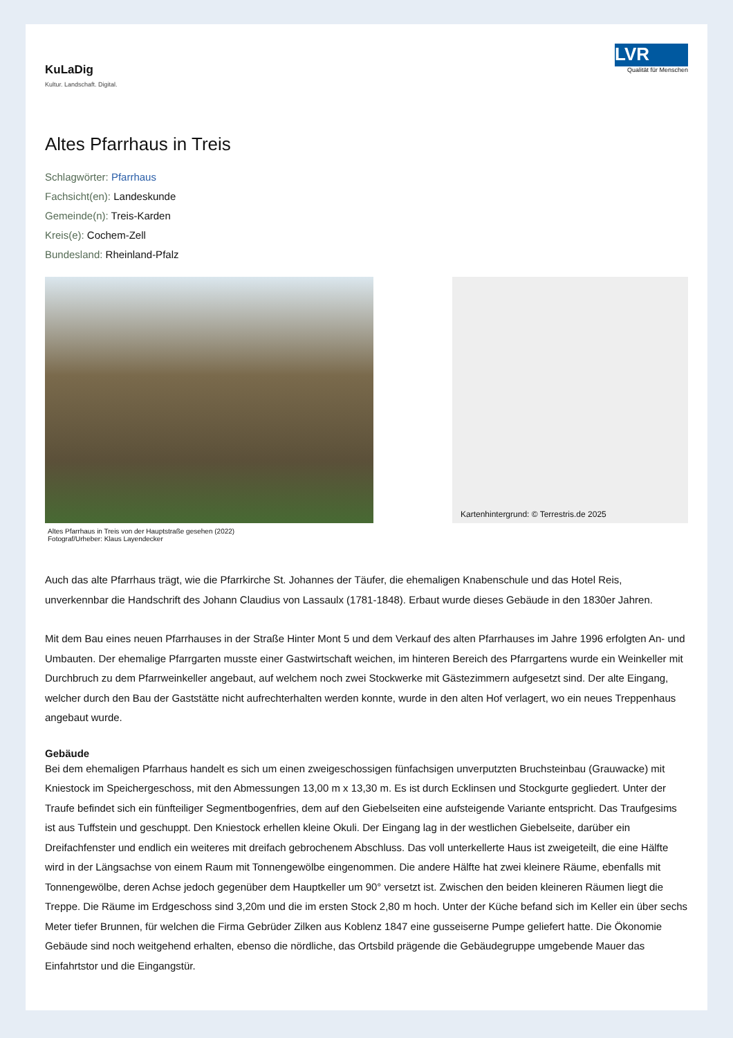KuLaDig
Kultur. Landschaft. Digital.
LVR
Qualität für Menschen
Altes Pfarrhaus in Treis
Schlagwörter: Pfarrhaus
Fachsicht(en): Landeskunde
Gemeinde(n): Treis-Karden
Kreis(e): Cochem-Zell
Bundesland: Rheinland-Pfalz
Altes Pfarrhaus in Treis von der Hauptstraße gesehen (2022)
Fotograf/Urheber: Klaus Layendecker
Kartenhintergrund: © Terrestris.de 2025
Auch das alte Pfarrhaus trägt, wie die Pfarrkirche St. Johannes der Täufer, die ehemaligen Knabenschule und das Hotel Reis, unverkennbar die Handschrift des Johann Claudius von Lassaulx (1781-1848). Erbaut wurde dieses Gebäude in den 1830er Jahren.
Mit dem Bau eines neuen Pfarrhauses in der Straße Hinter Mont 5 und dem Verkauf des alten Pfarrhauses im Jahre 1996 erfolgten An- und Umbauten. Der ehemalige Pfarrgarten musste einer Gastwirtschaft weichen, im hinteren Bereich des Pfarrgartens wurde ein Weinkeller mit Durchbruch zu dem Pfarrweinkeller angebaut, auf welchem noch zwei Stockwerke mit Gästezimmern aufgesetzt sind. Der alte Eingang, welcher durch den Bau der Gaststätte nicht aufrechterhalten werden konnte, wurde in den alten Hof verlagert, wo ein neues Treppenhaus angebaut wurde.
Gebäude
Bei dem ehemaligen Pfarrhaus handelt es sich um einen zweigeschossigen fünfachsigen unverputzten Bruchsteinbau (Grauwacke) mit Kniestock im Speichergeschoss, mit den Abmessungen 13,00 m x 13,30 m. Es ist durch Ecklinsen und Stockgurte gegliedert. Unter der Traufe befindet sich ein fünfteiliger Segmentbogenfries, dem auf den Giebelseiten eine aufsteigende Variante entspricht. Das Traufgesims ist aus Tuffstein und geschuppt. Den Kniestock erhellen kleine Okuli. Der Eingang lag in der westlichen Giebelseite, darüber ein Dreifachfenster und endlich ein weiteres mit dreifach gebrochenem Abschluss. Das voll unterkellerte Haus ist zweigeteilt, die eine Hälfte wird in der Längsachse von einem Raum mit Tonnengewölbe eingenommen. Die andere Hälfte hat zwei kleinere Räume, ebenfalls mit Tonnengewölbe, deren Achse jedoch gegenüber dem Hauptkeller um 90° versetzt ist. Zwischen den beiden kleineren Räumen liegt die Treppe. Die Räume im Erdgeschoss sind 3,20m und die im ersten Stock 2,80 m hoch. Unter der Küche befand sich im Keller ein über sechs Meter tiefer Brunnen, für welchen die Firma Gebrüder Zilken aus Koblenz 1847 eine gusseiserne Pumpe geliefert hatte. Die Ökonomie Gebäude sind noch weitgehend erhalten, ebenso die nördliche, das Ortsbild prägende die Gebäudegruppe umgebende Mauer das Einfahrtstor und die Eingangstür.